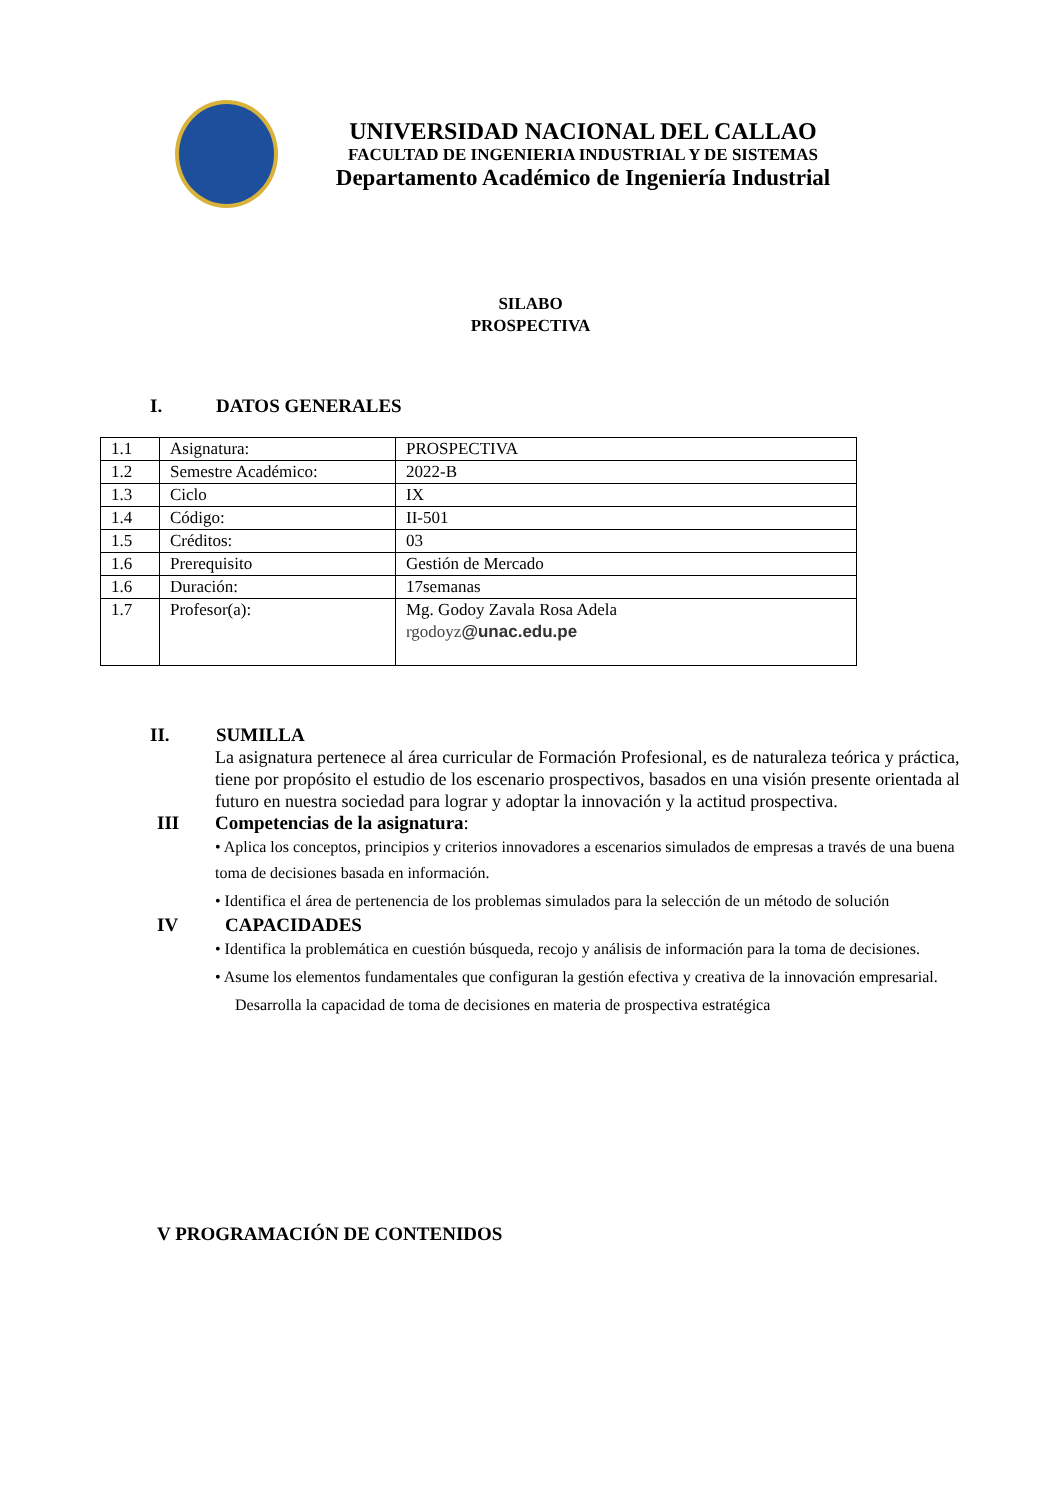UNIVERSIDAD NACIONAL DEL CALLAO
FACULTAD DE INGENIERIA INDUSTRIAL Y DE SISTEMAS
Departamento Académico de Ingeniería Industrial
SILABO
PROSPECTIVA
I. DATOS GENERALES
| 1.1 | Asignatura: | PROSPECTIVA |
| 1.2 | Semestre Académico: | 2022-B |
| 1.3 | Ciclo | IX |
| 1.4 | Código: | II-501 |
| 1.5 | Créditos: | 03 |
| 1.6 | Prerequisito | Gestión de Mercado |
| 1.6 | Duración: | 17semanas |
| 1.7 | Profesor(a): | Mg. Godoy Zavala Rosa Adela rgodoyz @unac.edu.pe |
II. SUMILLA
La asignatura pertenece al área curricular de Formación Profesional, es de naturaleza teórica y práctica, tiene por propósito el estudio de los escenario prospectivos, basados en una visión presente orientada al futuro en nuestra sociedad para lograr y adoptar la innovación y la actitud prospectiva.
III Competencias de la asignatura:
• Aplica los conceptos, principios y criterios innovadores a escenarios simulados de empresas a través de una buena toma de decisiones basada en información.
• Identifica el área de pertenencia de los problemas simulados para la selección de un método de solución
IV CAPACIDADES
• Identifica la problemática en cuestión búsqueda, recojo y análisis de información para la toma de decisiones.
• Asume los elementos fundamentales que configuran la gestión efectiva y creativa de la innovación empresarial.
Desarrolla la capacidad de toma de decisiones en materia de prospectiva estratégica
V PROGRAMACIÓN DE CONTENIDOS